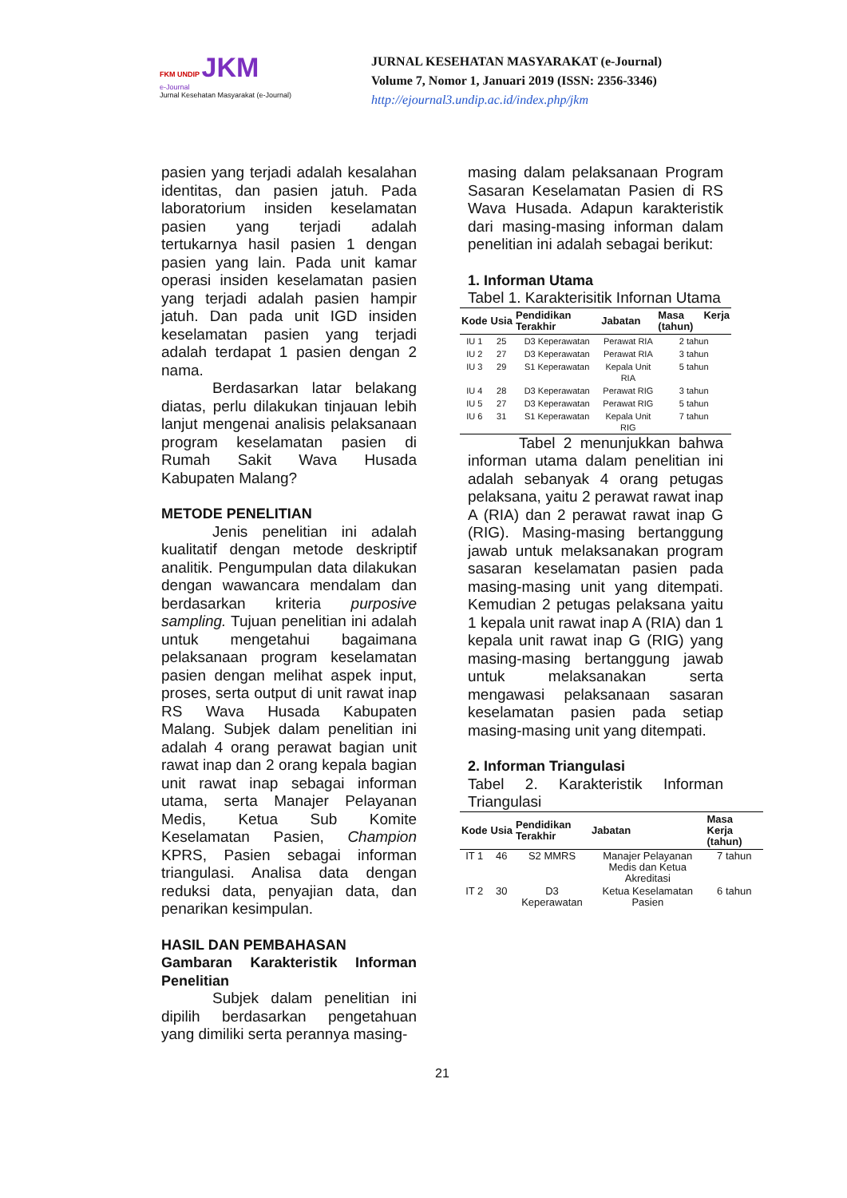FKM UNDIP JKM
e-Journal
Jurnal Kesehatan Masyarakat (e-Journal)
JURNAL KESEHATAN MASYARAKAT (e-Journal)
Volume 7, Nomor 1, Januari 2019 (ISSN: 2356-3346)
http://ejournal3.undip.ac.id/index.php/jkm
pasien yang terjadi adalah kesalahan identitas, dan pasien jatuh. Pada laboratorium insiden keselamatan pasien yang terjadi adalah tertukarnya hasil pasien 1 dengan pasien yang lain. Pada unit kamar operasi insiden keselamatan pasien yang terjadi adalah pasien hampir jatuh. Dan pada unit IGD insiden keselamatan pasien yang terjadi adalah terdapat 1 pasien dengan 2 nama.
Berdasarkan latar belakang diatas, perlu dilakukan tinjauan lebih lanjut mengenai analisis pelaksanaan program keselamatan pasien di Rumah Sakit Wava Husada Kabupaten Malang?
METODE PENELITIAN
Jenis penelitian ini adalah kualitatif dengan metode deskriptif analitik. Pengumpulan data dilakukan dengan wawancara mendalam dan berdasarkan kriteria purposive sampling. Tujuan penelitian ini adalah untuk mengetahui bagaimana pelaksanaan program keselamatan pasien dengan melihat aspek input, proses, serta output di unit rawat inap RS Wava Husada Kabupaten Malang. Subjek dalam penelitian ini adalah 4 orang perawat bagian unit rawat inap dan 2 orang kepala bagian unit rawat inap sebagai informan utama, serta Manajer Pelayanan Medis, Ketua Sub Komite Keselamatan Pasien, Champion KPRS, Pasien sebagai informan triangulasi. Analisa data dengan reduksi data, penyajian data, dan penarikan kesimpulan.
HASIL DAN PEMBAHASAN
Gambaran Karakteristik Informan Penelitian
Subjek dalam penelitian ini dipilih berdasarkan pengetahuan yang dimiliki serta perannya masing-
masing dalam pelaksanaan Program Sasaran Keselamatan Pasien di RS Wava Husada. Adapun karakteristik dari masing-masing informan dalam penelitian ini adalah sebagai berikut:
1. Informan Utama
Tabel 1. Karakterisitik Infornan Utama
| Kode | Usia | Pendidikan Terakhir | Jabatan | Masa Kerja (tahun) |
| --- | --- | --- | --- | --- |
| IU 1 | 25 | D3 Keperawatan | Perawat RIA | 2 tahun |
| IU 2 | 27 | D3 Keperawatan | Perawat RIA | 3 tahun |
| IU 3 | 29 | S1 Keperawatan | Kepala Unit RIA | 5 tahun |
| IU 4 | 28 | D3 Keperawatan | Perawat RIG | 3 tahun |
| IU 5 | 27 | D3 Keperawatan | Perawat RIG | 5 tahun |
| IU 6 | 31 | S1 Keperawatan | Kepala Unit RIG | 7 tahun |
Tabel 2 menunjukkan bahwa informan utama dalam penelitian ini adalah sebanyak 4 orang petugas pelaksana, yaitu 2 perawat rawat inap A (RIA) dan 2 perawat rawat inap G (RIG). Masing-masing bertanggung jawab untuk melaksanakan program sasaran keselamatan pasien pada masing-masing unit yang ditempati. Kemudian 2 petugas pelaksana yaitu 1 kepala unit rawat inap A (RIA) dan 1 kepala unit rawat inap G (RIG) yang masing-masing bertanggung jawab untuk melaksanakan serta mengawasi pelaksanaan sasaran keselamatan pasien pada setiap masing-masing unit yang ditempati.
2. Informan Triangulasi
Tabel 2. Karakteristik Informan Triangulasi
| Kode | Usia | Pendidikan Terakhir | Jabatan | Masa Kerja (tahun) |
| --- | --- | --- | --- | --- |
| IT 1 | 46 | S2 MMRS | Manajer Pelayanan Medis dan Ketua Akreditasi | 7 tahun |
| IT 2 | 30 | D3 Keperawatan | Ketua Keselamatan Pasien | 6 tahun |
21